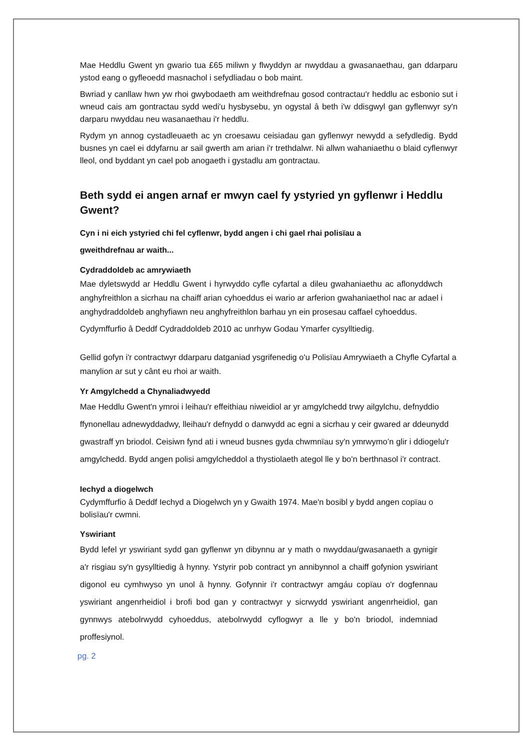Mae Heddlu Gwent yn gwario tua £65 miliwn y flwyddyn ar nwyddau a gwasanaethau, gan ddarparu ystod eang o gyfleoedd masnachol i sefydliadau o bob maint.
Bwriad y canllaw hwn yw rhoi gwybodaeth am weithdrefnau gosod contractau'r heddlu ac esbonio sut i wneud cais am gontractau sydd wedi'u hysbysebu, yn ogystal â beth i'w ddisgwyl gan gyflenwyr sy'n darparu nwyddau neu wasanaethau i'r heddlu.
Rydym yn annog cystadleuaeth ac yn croesawu ceisiadau gan gyflenwyr newydd a sefydledig. Bydd busnes yn cael ei ddyfarnu ar sail gwerth am arian i'r trethdalwr. Ni allwn wahaniaethu o blaid cyflenwyr lleol, ond byddant yn cael pob anogaeth i gystadlu am gontractau.
Beth sydd ei angen arnaf er mwyn cael fy ystyried yn gyflenwr i Heddlu Gwent?
Cyn i ni eich ystyried chi fel cyflenwr, bydd angen i chi gael rhai polisïau a
gweithdrefnau ar waith...
Cydraddoldeb ac amrywiaeth
Mae dyletswydd ar Heddlu Gwent i hyrwyddo cyfle cyfartal a dileu gwahaniaethu ac aflonyddwch anghyfreithlon a sicrhau na chaiff arian cyhoeddus ei wario ar arferion gwahaniaethol nac ar adael i anghydraddoldeb anghyfiawn neu anghyfreithlon barhau yn ein prosesau caffael cyhoeddus.
Cydymffurfio â Deddf Cydraddoldeb 2010 ac unrhyw Godau Ymarfer cysylltiedig.
Gellid gofyn i'r contractwyr ddarparu datganiad ysgrifenedig o'u Polisïau Amrywiaeth a Chyfle Cyfartal a manylion ar sut y cânt eu rhoi ar waith.
Yr Amgylchedd a Chynaliadwyedd
Mae Heddlu Gwent'n ymroi i leihau'r effeithiau niweidiol ar yr amgylchedd trwy ailgylchu, defnyddio ffynonellau adnewyddadwy, lleihau'r defnydd o danwydd ac egni a sicrhau y ceir gwared ar ddeunydd gwastraff yn briodol. Ceisiwn fynd ati i wneud busnes gyda chwmnïau sy'n ymrwymo’n glir i ddiogelu'r amgylchedd. Bydd angen polisi amgylcheddol a thystiolaeth ategol lle y bo'n berthnasol i'r contract.
Iechyd a diogelwch
Cydymffurfio â Deddf Iechyd a Diogelwch yn y Gwaith 1974. Mae'n bosibl y bydd angen copïau o bolisïau'r cwmni.
Yswiriant
Bydd lefel yr yswiriant sydd gan gyflenwr yn dibynnu ar y math o nwyddau/gwasanaeth a gynigir a'r risgiau sy'n gysylltiedig â hynny. Ystyrir pob contract yn annibynnol a chaiff gofynion yswiriant digonol eu cymhwyso yn unol â hynny. Gofynnir i'r contractwyr amgáu copïau o'r dogfennau yswiriant angenrheidiol i brofi bod gan y contractwyr y sicrwydd yswiriant angenrheidiol, gan gynnwys atebolrwydd cyhoeddus, atebolrwydd cyflogwyr a lle y bo'n briodol, indemniad proffesiynol.
pg. 2